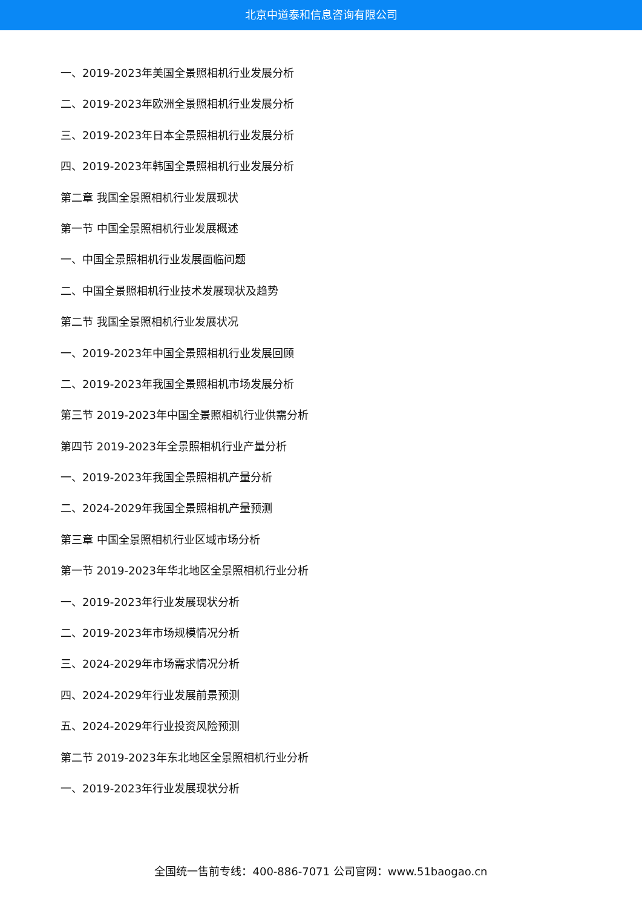北京中道泰和信息咨询有限公司
一、2019-2023年美国全景照相机行业发展分析
二、2019-2023年欧洲全景照相机行业发展分析
三、2019-2023年日本全景照相机行业发展分析
四、2019-2023年韩国全景照相机行业发展分析
第二章 我国全景照相机行业发展现状
第一节 中国全景照相机行业发展概述
一、中国全景照相机行业发展面临问题
二、中国全景照相机行业技术发展现状及趋势
第二节 我国全景照相机行业发展状况
一、2019-2023年中国全景照相机行业发展回顾
二、2019-2023年我国全景照相机市场发展分析
第三节 2019-2023年中国全景照相机行业供需分析
第四节 2019-2023年全景照相机行业产量分析
一、2019-2023年我国全景照相机产量分析
二、2024-2029年我国全景照相机产量预测
第三章 中国全景照相机行业区域市场分析
第一节 2019-2023年华北地区全景照相机行业分析
一、2019-2023年行业发展现状分析
二、2019-2023年市场规模情况分析
三、2024-2029年市场需求情况分析
四、2024-2029年行业发展前景预测
五、2024-2029年行业投资风险预测
第二节 2019-2023年东北地区全景照相机行业分析
一、2019-2023年行业发展现状分析
全国统一售前专线：400-886-7071 公司官网：www.51baogao.cn